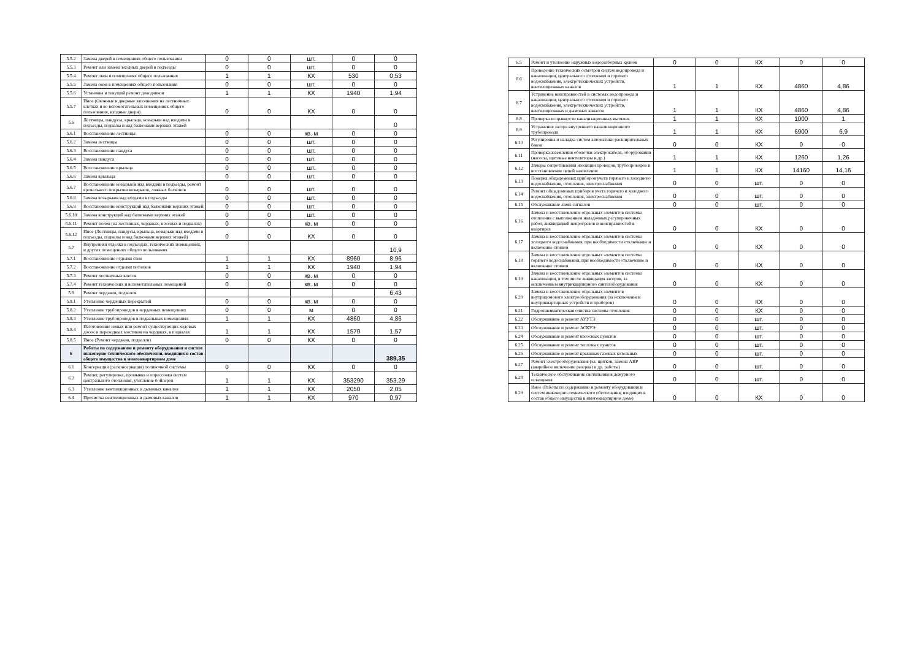| 5.5.2 | Замена дверей в помещениях общего пользования | 0 | 0 | шт. | 0 | 0 |
| 5.5.3 | Ремонт или замена входных дверей в подъезды | 0 | 0 | шт. | 0 | 0 |
| 5.5.4 | Ремонт окон в помещениях общего пользования | 1 | 1 | КХ | 530 | 0,53 |
| 5.5.5 | Замена окон в помещениях общего пользования | 0 | 0 | шт. | 0 | 0 |
| 5.5.6 | Установка и текущий ремонт доводчиков | 1 | 1 | КХ | 1940 | 1,94 |
| 5.5.7 | Иное (Оконные и дверные заполнения на лестничных клетках и во вспомогательных помещениях общего пользования, входные двери) | 0 | 0 | КХ | 0 | 0 |
| 5.6 | Лестницы, пандусы, крыльца, козырьки над входами в подъезды, подвалы и над балконами верхних этажей | | | | | 0 |
| 5.6.1 | Восстановление лестницы | 0 | 0 | кв. м | 0 | 0 |
| 5.6.2 | Замена лестницы | 0 | 0 | шт. | 0 | 0 |
| 5.6.3 | Восстановление пандуса | 0 | 0 | шт. | 0 | 0 |
| 5.6.4 | Замена пандуса | 0 | 0 | шт. | 0 | 0 |
| 5.6.5 | Восстановление крыльца | 0 | 0 | шт. | 0 | 0 |
| 5.6.6 | Замена крыльца | 0 | 0 | шт. | 0 | 0 |
| 5.6.7 | Восстановление козырьков над входами в подъезды, ремонт кровельного покрытия козырьков, ложных балконов | 0 | 0 | шт. | 0 | 0 |
| 5.6.8 | Замена козырьков над входами в подъезды | 0 | 0 | шт. | 0 | 0 |
| 5.6.9 | Восстановление конструкций над балконами верхних этажей | 0 | 0 | шт. | 0 | 0 |
| 5.6.10 | Замена конструкций над балконами верхних этажей | 0 | 0 | шт. | 0 | 0 |
| 5.6.11 | Ремонт полов (на лестницах, чердаках, в холлах и подвалах) | 0 | 0 | кв. м | 0 | 0 |
| 5.6.12 | Иное (Лестницы, пандусы, крыльца, козырьки над входами в подъезды, подвалы и над балконами верхних этажей) | 0 | 0 | КХ | 0 | 0 |
| 5.7 | Внутренняя отделка в подъездах, технических помещениях, и других помещениях общего пользования | | | | | 10,9 |
| 5.7.1 | Восстановление отделки стен | 1 | 1 | КХ | 8960 | 8,96 |
| 5.7.2 | Восстановление отделки потолков | 1 | 1 | КХ | 1940 | 1,94 |
| 5.7.3 | Ремонт лестничных клеток | 0 | 0 | кв. м | 0 | 0 |
| 5.7.4 | Ремонт технических и вспомогательных помещений | 0 | 0 | кв. м | 0 | 0 |
| 5.8 | Ремонт чердаков, подвалов | | | | | 6,43 |
| 5.8.1 | Утепление чердачных перекрытий | 0 | 0 | кв. м | 0 | 0 |
| 5.8.2 | Утепление трубопроводов в чердачных помещениях | 0 | 0 | м | 0 | 0 |
| 5.8.3 | Утепление трубопроводов в подвальных помещениях | 1 | 1 | КХ | 4860 | 4,86 |
| 5.8.4 | Изготовление новых или ремонт существующих ходовых досок и переходных мостиков на чердаках, в подвалах | 1 | 1 | КХ | 1570 | 1,57 |
| 5.8.5 | Иное (Ремонт чердаков, подвалов) | 0 | 0 | КХ | 0 | 0 |
| 6 | Работы по содержанию и ремонту оборудования и систем инженерно-технического обеспечения, входящих в состав общего имущества в многоквартирном доме | | | | | 389,35 |
| 6.1 | Консервация (расконсервация) поливочной системы | 0 | 0 | КХ | 0 | 0 |
| 6.2 | Ремонт, регулировка, промывка и опрессовка систем центрального отопления, утепление бойлеров | 1 | 1 | КХ | 353290 | 353,29 |
| 6.3 | Утепление вентиляционных и дымовых каналов | 1 | 1 | КХ | 2050 | 2,05 |
| 6.4 | Прочистка вентиляционных и дымовых каналов | 1 | 1 | КХ | 970 | 0,97 |
| 6.5 | Ремонт и утепление наружных водоразборных кранов | 0 | 0 | КХ | 0 | 0 |
| 6.6 | Проведение технических осмотров систем водопровода и канализации, центрального отопления и горячего водоснабжения, электротехнических устройств, вентиляционных каналов | 1 | 1 | КХ | 4860 | 4,86 |
| 6.7 | Устранение неисправностей в системах водопровода и канализации, центрального отопления и горячего водоснабжения, электротехнических устройств, вентиляционных и дымовых каналов | 1 | 1 | КХ | 4860 | 4,86 |
| 6.8 | Проверка исправности канализационных вытяжек | 1 | 1 | КХ | 1000 | 1 |
| 6.9 | Устранение засора внутреннего канализационного трубопровода | 1 | 1 | КХ | 6900 | 6,9 |
| 6.10 | Регулировка и наладка систем автоматики расширительных баков | 0 | 0 | КХ | 0 | 0 |
| 6.11 | Проверка заземления оболочки электрокабеля, оборудования (насосы, щитовые вентиляторы и др.) | 1 | 1 | КХ | 1260 | 1,26 |
| 6.12 | Замеры сопротивления изоляции проводов, трубопроводов и восстановление цепей заземления | 1 | 1 | КХ | 14160 | 14,16 |
| 6.13 | Поверка общедомовых приборов учета горячего и холодного водоснабжения, отопления, электроснабжения | 0 | 0 | шт. | 0 | 0 |
| 6.14 | Ремонт общедомовых приборов учета горячего и холодного водоснабжения, отопления, электроснабжения | 0 | 0 | шт. | 0 | 0 |
| 6.15 | Обслуживание ламп-сигналов | 0 | 0 | шт. | 0 | 0 |
| 6.16 | Замена и восстановление отдельных элементов системы отопления с выполнением наладочных регулировочных работ, ликвидацией непрогревов и неисправностей в квартирах | 0 | 0 | КХ | 0 | 0 |
| 6.17 | Замена и восстановление отдельных элементов системы холодного водоснабжения, при необходимости отключение и включение стояков | 0 | 0 | КХ | 0 | 0 |
| 6.18 | Замена и восстановление отдельных элементов системы горячего водоснабжения, при необходимости отключение и включение стояков | 0 | 0 | КХ | 0 | 0 |
| 6.19 | Замена и восстановление отдельных элементов системы канализации, в том числе ликвидация засоров, за исключением внутриквартирного сантехоборудования | 0 | 0 | КХ | 0 | 0 |
| 6.20 | Замена и восстановление отдельных элементов внутридомового электрооборудования (за исключением внутриквартирных устройств и приборов) | 0 | 0 | КХ | 0 | 0 |
| 6.21 | Гидропневматическая очистка системы отопления | 0 | 0 | КХ | 0 | 0 |
| 6.22 | Обслуживание и ремонт АУУТЭ | 0 | 0 | шт. | 0 | 0 |
| 6.23 | Обслуживание и ремонт АСКУЭ | 0 | 0 | шт. | 0 | 0 |
| 6.24 | Обслуживание и ремонт насосных пунктов | 0 | 0 | шт. | 0 | 0 |
| 6.25 | Обслуживание и ремонт тепловых пунктов | 0 | 0 | шт. | 0 | 0 |
| 6.26 | Обслуживание и ремонт крышных газовых котельных | 0 | 0 | шт. | 0 | 0 |
| 6.27 | Ремонт электрооборудования (эл. щитков, замена АВР (аварийное включение резерва) и др. работы) | 0 | 0 | шт. | 0 | 0 |
| 6.28 | Техническое обслуживание светильников дежурного освещения | 0 | 0 | шт. | 0 | 0 |
| 6.29 | Иное (Работы по содержанию и ремонту оборудования и систем инженерно-технического обеспечения, входящих в состав общего имущества в многоквартирном доме) | 0 | 0 | КХ | 0 | 0 |